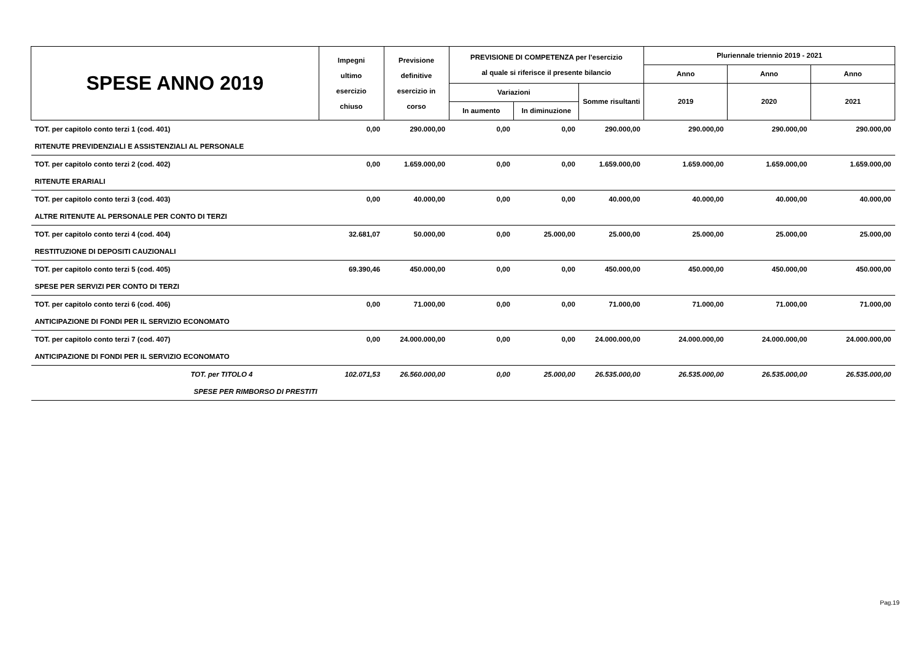| SPESE ANNO 2019 | Impegni ultimo esercizio chiuso | Previsione definitive esercizio in corso | PREVISIONE DI COMPETENZA per l'esercizio al quale si riferisce il presente bilancio | | | Pluriennale triennio 2019 - 2021 | | |
| --- | --- | --- | --- | --- | --- | --- | --- | --- |
| | | | | | | Anno | Anno | Anno |
| | | | Variazioni | | Somme risultanti | 2019 | 2020 | 2021 |
| | | | In aumento | In diminuzione | | | | |
| TOT. per capitolo conto terzi 1 (cod. 401) | 0,00 | 290.000,00 | 0,00 | 0,00 | 290.000,00 | 290.000,00 | 290.000,00 | 290.000,00 |
| RITENUTE PREVIDENZIALI E ASSISTENZIALI AL PERSONALE | | | | | | | | |
| TOT. per capitolo conto terzi 2 (cod. 402) | 0,00 | 1.659.000,00 | 0,00 | 0,00 | 1.659.000,00 | 1.659.000,00 | 1.659.000,00 | 1.659.000,00 |
| RITENUTE ERARIALI | | | | | | | | |
| TOT. per capitolo conto terzi 3 (cod. 403) | 0,00 | 40.000,00 | 0,00 | 0,00 | 40.000,00 | 40.000,00 | 40.000,00 | 40.000,00 |
| ALTRE RITENUTE AL PERSONALE PER CONTO DI TERZI | | | | | | | | |
| TOT. per capitolo conto terzi 4 (cod. 404) | 32.681,07 | 50.000,00 | 0,00 | 25.000,00 | 25.000,00 | 25.000,00 | 25.000,00 | 25.000,00 |
| RESTITUZIONE DI DEPOSITI CAUZIONALI | | | | | | | | |
| TOT. per capitolo conto terzi 5 (cod. 405) | 69.390,46 | 450.000,00 | 0,00 | 0,00 | 450.000,00 | 450.000,00 | 450.000,00 | 450.000,00 |
| SPESE PER SERVIZI PER CONTO DI TERZI | | | | | | | | |
| TOT. per capitolo conto terzi 6 (cod. 406) | 0,00 | 71.000,00 | 0,00 | 0,00 | 71.000,00 | 71.000,00 | 71.000,00 | 71.000,00 |
| ANTICIPAZIONE DI FONDI PER IL SERVIZIO ECONOMATO | | | | | | | | |
| TOT. per capitolo conto terzi 7 (cod. 407) | 0,00 | 24.000.000,00 | 0,00 | 0,00 | 24.000.000,00 | 24.000.000,00 | 24.000.000,00 | 24.000.000,00 |
| ANTICIPAZIONE DI FONDI PER IL SERVIZIO ECONOMATO | | | | | | | | |
| TOT. per TITOLO 4 | 102.071,53 | 26.560.000,00 | 0,00 | 25.000,00 | 26.535.000,00 | 26.535.000,00 | 26.535.000,00 | 26.535.000,00 |
| SPESE PER RIMBORSO DI PRESTITI | | | | | | | | |
Pag.19